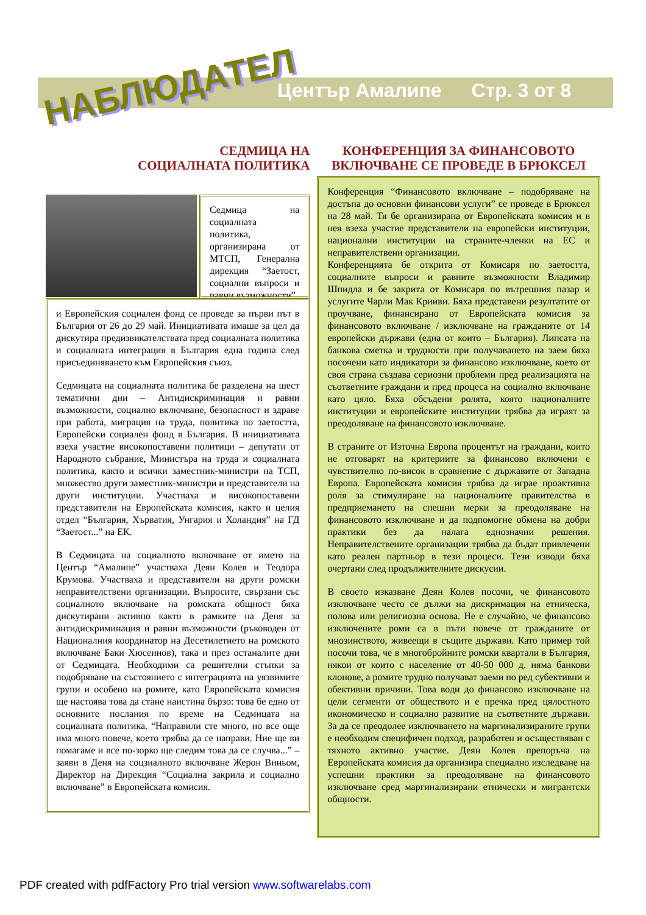НАБЛЮДАТЕЛ
Център Амалипе Стр. 3 от 8
СЕДМИЦА НА
СОЦИАЛНАТА ПОЛИТИКА
Седмица на социалната политика, организирана от МТСП, Генерална дирекция “Заетост, социални въпроси и равни възможности”
и Европейския социален фонд се проведе за първи път в България от 26 до 29 май. Инициативата имаше за цел да дискутира предизвикателствата пред социалната политика и социалната интеграция в България една година след присъединяването към Европейския съюз.
Седмицата на социалната политика бе разделена на шест тематични дни – Антидискриминация и равни възможности, социално включване, безопасност и здраве при работа, миграция на труда, политика по заетостта, Европейски социален фонд в България. В инициативата взеха участие високопоставени политици – депутати от Народното събрание, Министъра на труда и социалната политика, както и всички заместник-министри на ТСП, множество други заместник-министри и представители на други институции. Участваха и високопоставени представители на Европейската комисия, както и целия отдел “България, Хърватия, Унгария и Холандия” на ГД “Заетост...” на ЕК.
В Седмицата на социалното включване от името на Център “Амалипе” участваха Деян Колев и Теодора Крумова. Участваха и представители на други ромски неправителствени организации. Въпросите, свързани със социалното включване на ромската общност бяха дискутирани активно както в рамките на Деня за антидискриминация и равни възможности (ръководен от Националния координатор на Десетилетието на ромското включване Баки Хюсеинов), така и през останалите дни от Седмицата. Необходими са решителни стъпки за подобряване на състоянието с интеграцията на уязвимите групи и особено на ромите, като Европейската комисия ще настоява това да стане наистина бързо: това бе едно от основните послания по време на Седмицата на социалната политика. “Направили сте много, но все още има много повече, което трябва да се направи. Ние ще ви помагаме и все по-зорко ще следим това да се случва...” – заяви в Деня на соцзиалното включване Жерон Виньом, Директор на Дирекция “Социална закрила и социално включване” в Европейската комисия.
КОНФЕРЕНЦИЯ ЗА ФИНАНСОВОТО ВКЛЮЧВАНЕ СЕ ПРОВЕДЕ В БРЮКСЕЛ
Конференция “Финансовото включване – подобряване на достъпа до основни финансови услуги” се проведе в Брюксел на 28 май. Тя бе организирана от Европейската комисия и в нея взеха участие представители на европейски институции, национални институции на страните-членки на ЕС и неправителствени организации.
Конференцията бе открита от Комисаря по заетостта, социалните въпроси и равните възможности Владимир Шпидла и бе закрита от Комисаря по вътрешния пазар и услугите Чарли Мак Крииви. Бяха представени резултатите от проучване, финансирано от Европейската комисия за финансовото включване / изключване на гражданите от 14 европейски държави (една от които – България). Липсата на банкова сметка и трудности при получаването на заем бяха посочени като индикатори за финансово изключване, което от своя страна създава сериозни проблеми пред реализацията на съответните граждани и пред процеса на социално включване като цяло. Бяха обсъдени ролята, която националните институции и европейските институции трябва да играят за преодоляване на финансовото изключване.
В страните от Източна Европа процентът на граждани, които не отговарят на критериите за финансово включени е чувствително по-висок в сравнение с държавите от Западна Европа. Европейската комисия трябва да играе проактивна роля за стимулиране на националните правителства в предприемането на спешни мерки за преодоляване на финансовото изключване и да подпомогне обмена на добри практики без да налага еднозначни решения. Неправителствените организации трябва да бъдат привлечени като реален партньор в тези процеси. Тези изводи бяха очертани след продължителните дискусии.
В своето изказване Деян Колев посочи, че финансовото изключване често се дължи на дискримация на етническа, полова или религиозна основа. Не е случайно, че финансово изключените роми са в пъти повече от гражданите от мнозинството, живеещи в същите държави. Като пример той посочи това, че в многобройните ромски квартали в България, някои от които с население от 40-50 000 д. няма банкови клонове, а ромите трудно получават заеми по ред субективни и обективни причини. Това води до финансово изключване на цели сегменти от обществото и е пречка пред цялостното икономическо и социално развитие на съответните държави. За да се преодолее изключването на маргинализираните групи е необходим специфичен подход, разработен и осъществяван с тяхното активно участие. Деян Колев препоръча на Европейската комисия да организира специално изследване на успешни практики за преодоляване на финансовото изключване сред маргинализирани етнически и мигрантски общности.
PDF created with pdfFactory Pro trial version www.softwarelabs.com